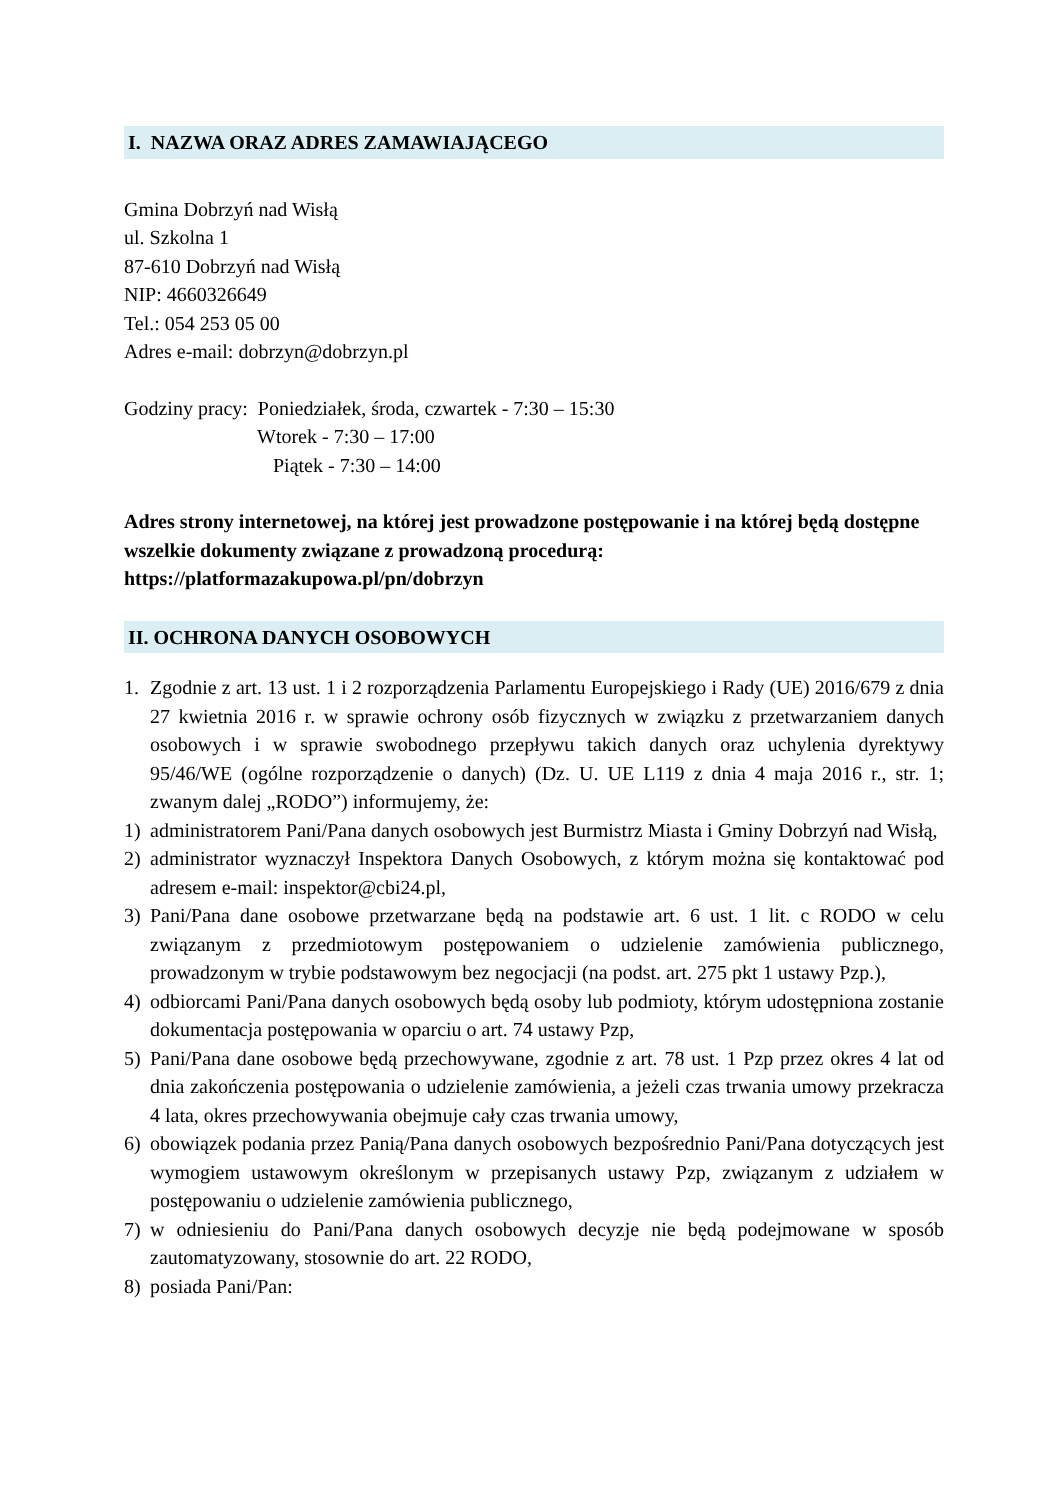I. NAZWA ORAZ ADRES ZAMAWIAJĄCEGO
Gmina Dobrzyń nad Wisłą
ul. Szkolna 1
87-610 Dobrzyń nad Wisłą
NIP: 4660326649
Tel.: 054 253 05 00
Adres e-mail: dobrzyn@dobrzyn.pl
Godziny pracy: Poniedziałek, środa, czwartek - 7:30 – 15:30
Wtorek - 7:30 – 17:00
Piątek - 7:30 – 14:00
Adres strony internetowej, na której jest prowadzone postępowanie i na której będą dostępne wszelkie dokumenty związane z prowadzoną procedurą: https://platformazakupowa.pl/pn/dobrzyn
II. OCHRONA DANYCH OSOBOWYCH
1. Zgodnie z art. 13 ust. 1 i 2 rozporządzenia Parlamentu Europejskiego i Rady (UE) 2016/679 z dnia 27 kwietnia 2016 r. w sprawie ochrony osób fizycznych w związku z przetwarzaniem danych osobowych i w sprawie swobodnego przepływu takich danych oraz uchylenia dyrektywy 95/46/WE (ogólne rozporządzenie o danych) (Dz. U. UE L119 z dnia 4 maja 2016 r., str. 1; zwanym dalej „RODO”) informujemy, że:
1) administratorem Pani/Pana danych osobowych jest Burmistrz Miasta i Gminy Dobrzyń nad Wisłą,
2) administrator wyznaczył Inspektora Danych Osobowych, z którym można się kontaktować pod adresem e-mail: inspektor@cbi24.pl,
3) Pani/Pana dane osobowe przetwarzane będą na podstawie art. 6 ust. 1 lit. c RODO w celu związanym z przedmiotowym postępowaniem o udzielenie zamówienia publicznego, prowadzonym w trybie podstawowym bez negocjacji (na podst. art. 275 pkt 1 ustawy Pzp.),
4) odbiorcami Pani/Pana danych osobowych będą osoby lub podmioty, którym udostępniona zostanie dokumentacja postępowania w oparciu o art. 74 ustawy Pzp,
5) Pani/Pana dane osobowe będą przechowywane, zgodnie z art. 78 ust. 1 Pzp przez okres 4 lat od dnia zakończenia postępowania o udzielenie zamówienia, a jeżeli czas trwania umowy przekracza 4 lata, okres przechowywania obejmuje cały czas trwania umowy,
6) obowiązek podania przez Panią/Pana danych osobowych bezpośrednio Pani/Pana dotyczących jest wymogiem ustawowym określonym w przepisanych ustawy Pzp, związanym z udziałem w postępowaniu o udzielenie zamówienia publicznego,
7) w odniesieniu do Pani/Pana danych osobowych decyzje nie będą podejmowane w sposób zautomatyzowany, stosownie do art. 22 RODO,
8) posiada Pani/Pan: